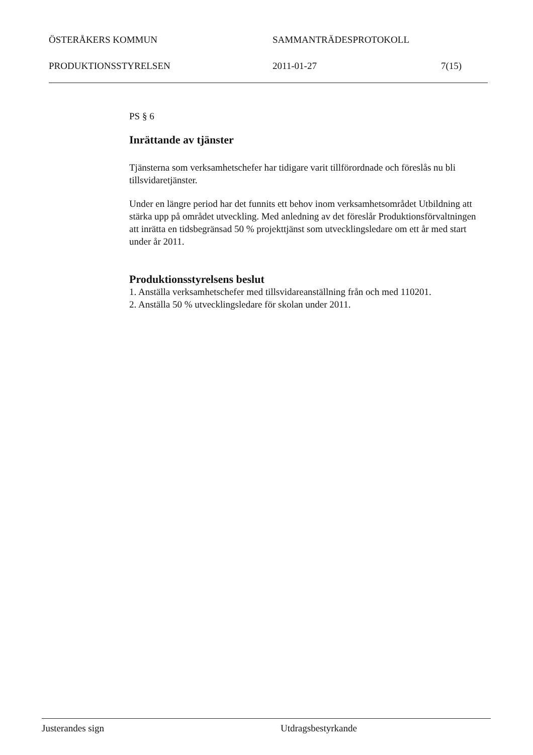ÖSTERÅKERS KOMMUN SAMMANTRÄDESPROTOKOLL
PRODUKTIONSSTYRELSEN 2011-01-27 7(15)
PS § 6
Inrättande av tjänster
Tjänsterna som verksamhetschefer har tidigare varit tillförordnade och föreslås nu bli tillsvidaretjänster.
Under en längre period har det funnits ett behov inom verksamhetsområdet Utbildning att stärka upp på området utveckling. Med anledning av det föreslår Produktionsförvaltningen att inrätta en tidsbegränsad 50 % projekttjänst som utvecklingsledare om ett år med start under år 2011.
Produktionsstyrelsens beslut
1. Anställa verksamhetschefer med tillsvidareanställning från och med 110201.
2. Anställa 50 % utvecklingsledare för skolan under 2011.
Justerandes sign Utdragsbestyrkande